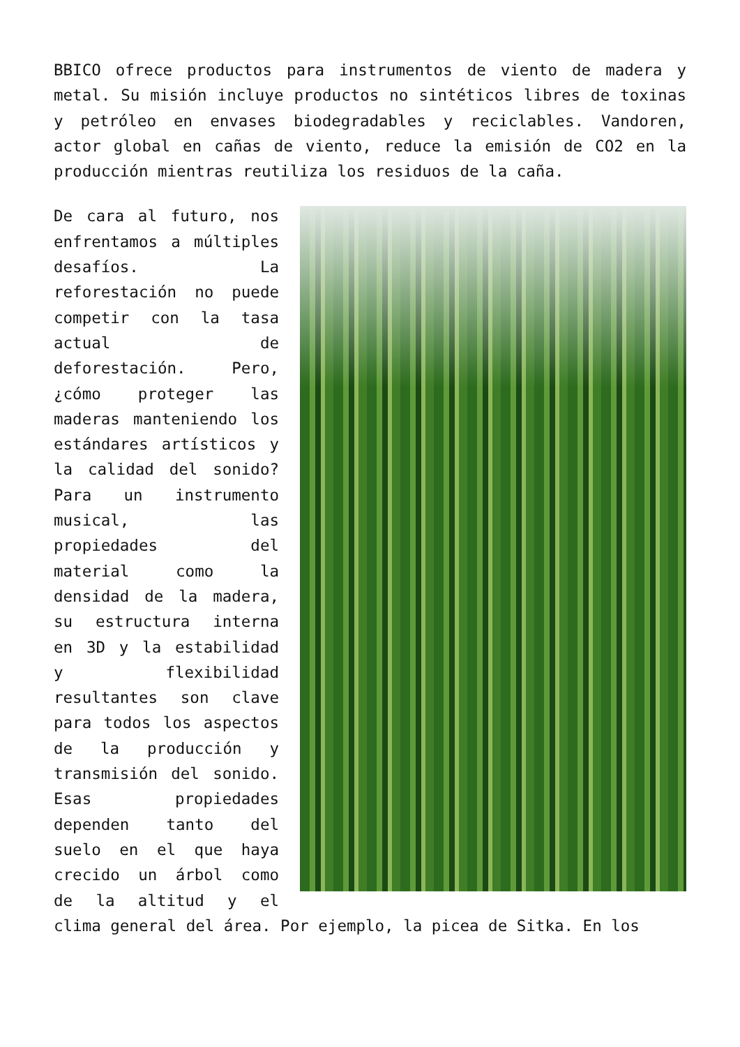BBICO ofrece productos para instrumentos de viento de madera y metal. Su misión incluye productos no sintéticos libres de toxinas y petróleo en envases biodegradables y reciclables. Vandoren, actor global en cañas de viento, reduce la emisión de CO2 en la producción mientras reutiliza los residuos de la caña.
De cara al futuro, nos enfrentamos a múltiples desafíos. La reforestación no puede competir con la tasa actual de deforestación. Pero, ¿cómo proteger las maderas manteniendo los estándares artísticos y la calidad del sonido? Para un instrumento musical, las propiedades del material como la densidad de la madera, su estructura interna en 3D y la estabilidad y flexibilidad resultantes son clave para todos los aspectos de la producción y transmisión del sonido. Esas propiedades dependen tanto del suelo en el que haya crecido un árbol como de la altitud y el clima general del área. Por ejemplo, la picea de Sitka. En los